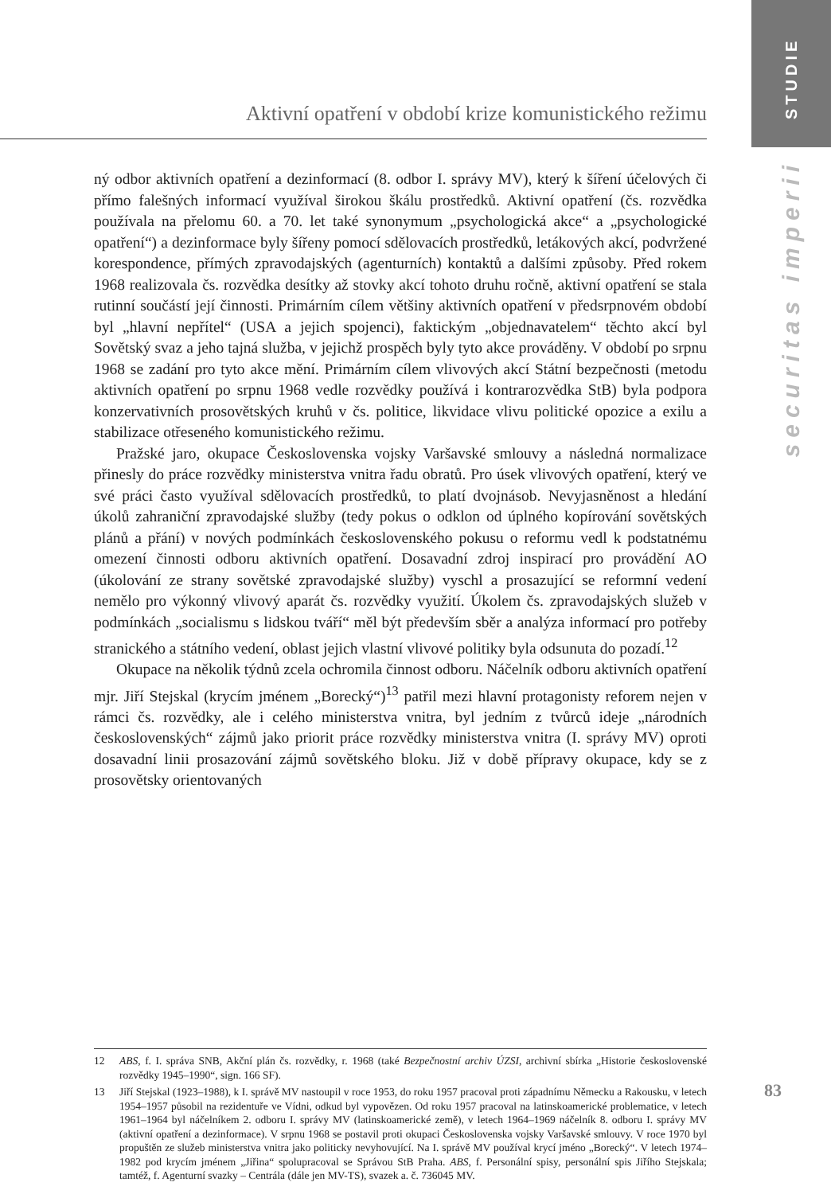Aktivní opatření v období krize komunistického režimu
STUDIE
securitas imperii
ný odbor aktivních opatření a dezinformací (8. odbor I. správy MV), který k šíření účelových či přímo falešných informací využíval širokou škálu prostředků. Aktivní opatření (čs. rozvědka používala na přelomu 60. a 70. let také synonymum „psychologická akce“ a „psychologické opatření“) a dezinformace byly šířeny pomocí sdělovacích prostředků, letákových akcí, podvržené korespondence, přímých zpravodajských (agenturních) kontaktů a dalšími způsoby. Před rokem 1968 realizovala čs. rozvědka desítky až stovky akcí tohoto druhu ročně, aktivní opatření se stala rutinní součástí její činnosti. Primárním cílem většiny aktivních opatření v předsrpnovém období byl „hlavní nepřítel“ (USA a jejich spojenci), faktickým „objednavatelem“ těchto akcí byl Sovětský svaz a jeho tajná služba, v jejichž prospěch byly tyto akce prováděny. V období po srpnu 1968 se zadání pro tyto akce mění. Primárním cílem vlivových akcí Státní bezpečnosti (metodu aktivních opatření po srpnu 1968 vedle rozvědky používá i kontrarozvědka StB) byla podpora konzervativních prosovětských kruhů v čs. politice, likvidace vlivu politické opozice a exilu a stabilizace otřeseného komunistického režimu.
Pražské jaro, okupace Československa vojsky Varšavské smlouvy a následná normalizace přinesly do práce rozvědky ministerstva vnitra řadu obratů. Pro úsek vlivových opatření, který ve své práci často využíval sdělovacích prostředků, to platí dvojnásob. Nevyjasněnost a hledání úkolů zahraniční zpravodajské služby (tedy pokus o odklon od úplného kopírování sovětských plánů a přání) v nových podmínkách československého pokusu o reformu vedl k podstatnému omezení činnosti odboru aktivních opatření. Dosavadní zdroj inspirací pro provádění AO (úkolování ze strany sovětské zpravodajské služby) vyschl a prosazující se reformní vedení nemělo pro výkonný vlivový aparát čs. rozvědky využití. Úkolem čs. zpravodajských služeb v podmínkách „socialismu s lidskou tváří“ měl být především sběr a analýza informací pro potřeby stranického a státního vedení, oblast jejich vlastní vlivové politiky byla odsunuta do pozadí.<sup>12</sup>
Okupace na několik týdnů zcela ochromila činnost odboru. Náčelník odboru aktivních opatření mjr. Jiří Stejskal (krycím jménem „Borecký“)<sup>13</sup> patřil mezi hlavní protagonisty reforem nejen v rámci čs. rozvědky, ale i celého ministerstva vnitra, byl jedním z tvůrců ideje „národních československých“ zájmů jako priorit práce rozvědky ministerstva vnitra (I. správy MV) oproti dosavadní linii prosazování zájmů sovětského bloku. Již v době přípravy okupace, kdy se z prosovětsky orientovaných
12 ABS, f. I. správa SNB, Akční plán čs. rozvědky, r. 1968 (také Bezpečnostní archiv ÚZSI, archivní sbírka „Historie československé rozvědky 1945–1990“, sign. 166 SF).
13 Jiří Stejskal (1923–1988), k I. správě MV nastoupil v roce 1953, do roku 1957 pracoval proti západnímu Německu a Rakousku, v letech 1954–1957 působil na rezidentuře ve Vídni, odkud byl vypovězen. Od roku 1957 pracoval na latinskoamerické problematice, v letech 1961–1964 byl náčelníkem 2. odboru I. správy MV (latinskoamerické země), v letech 1964–1969 náčelník 8. odboru I. správy MV (aktivní opatření a dezinformace). V srpnu 1968 se postavil proti okupaci Československa vojsky Varšavské smlouvy. V roce 1970 byl propuštěn ze služeb ministerstva vnitra jako politicky nevyhovující. Na I. správě MV používal krycí jméno „Borecký“. V letech 1974–1982 pod krycím jménem „Jiřina“ spolupracoval se Správou StB Praha. ABS, f. Personální spisy, personální spis Jiřího Stejskala; tamtéž, f. Agenturní svazky – Centrála (dále jen MV-TS), svazek a. č. 736045 MV.
83